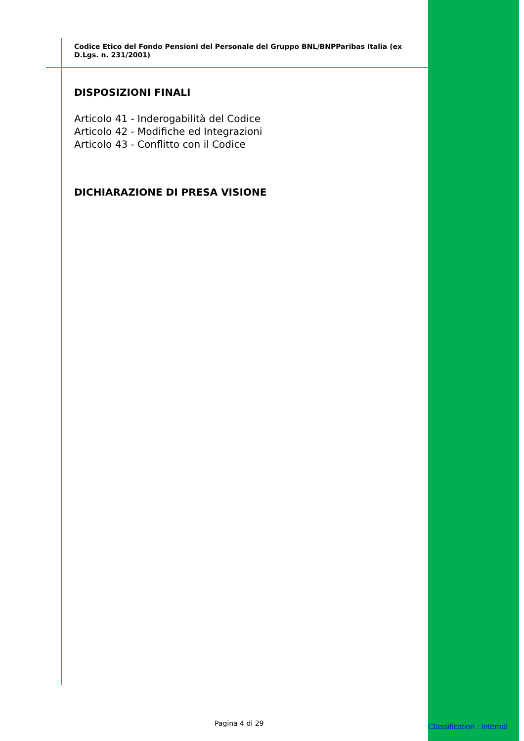Codice Etico del Fondo Pensioni del Personale del Gruppo BNL/BNPParibas Italia (ex D.Lgs. n. 231/2001)
DISPOSIZIONI FINALI
Articolo 41 - Inderogabilità del Codice
Articolo 42 - Modifiche ed Integrazioni
Articolo 43 - Conflitto con il Codice
DICHIARAZIONE DI PRESA VISIONE
Pagina 4 di 29 Classification : Internal